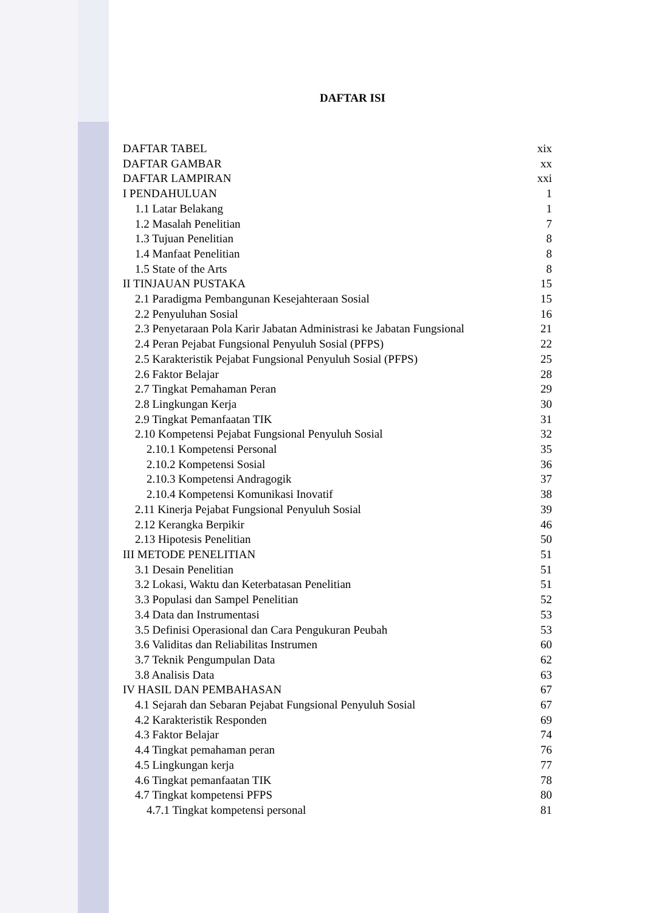DAFTAR ISI
DAFTAR TABEL xix
DAFTAR GAMBAR xx
DAFTAR LAMPIRAN xxi
I PENDAHULUAN 1
1.1 Latar Belakang 1
1.2 Masalah Penelitian 7
1.3 Tujuan Penelitian 8
1.4 Manfaat Penelitian 8
1.5 State of the Arts 8
II TINJAUAN PUSTAKA 15
2.1 Paradigma Pembangunan Kesejahteraan Sosial 15
2.2 Penyuluhan Sosial 16
2.3 Penyetaraan Pola Karir Jabatan Administrasi ke Jabatan Fungsional 21
2.4 Peran Pejabat Fungsional Penyuluh Sosial (PFPS) 22
2.5 Karakteristik Pejabat Fungsional Penyuluh Sosial (PFPS) 25
2.6 Faktor Belajar 28
2.7 Tingkat Pemahaman Peran 29
2.8 Lingkungan Kerja 30
2.9 Tingkat Pemanfaatan TIK 31
2.10 Kompetensi Pejabat Fungsional Penyuluh Sosial 32
2.10.1 Kompetensi Personal 35
2.10.2 Kompetensi Sosial 36
2.10.3 Kompetensi Andragogik 37
2.10.4 Kompetensi Komunikasi Inovatif 38
2.11 Kinerja Pejabat Fungsional Penyuluh Sosial 39
2.12 Kerangka Berpikir 46
2.13 Hipotesis Penelitian 50
III METODE PENELITIAN 51
3.1 Desain Penelitian 51
3.2 Lokasi, Waktu dan Keterbatasan Penelitian 51
3.3 Populasi dan Sampel Penelitian 52
3.4 Data dan Instrumentasi 53
3.5 Definisi Operasional dan Cara Pengukuran Peubah 53
3.6 Validitas dan Reliabilitas Instrumen 60
3.7 Teknik Pengumpulan Data 62
3.8 Analisis Data 63
IV HASIL DAN PEMBAHASAN 67
4.1 Sejarah dan Sebaran Pejabat Fungsional Penyuluh Sosial 67
4.2 Karakteristik Responden 69
4.3 Faktor Belajar 74
4.4 Tingkat pemahaman peran 76
4.5 Lingkungan kerja 77
4.6 Tingkat pemanfaatan TIK 78
4.7 Tingkat kompetensi PFPS 80
4.7.1 Tingkat kompetensi personal 81